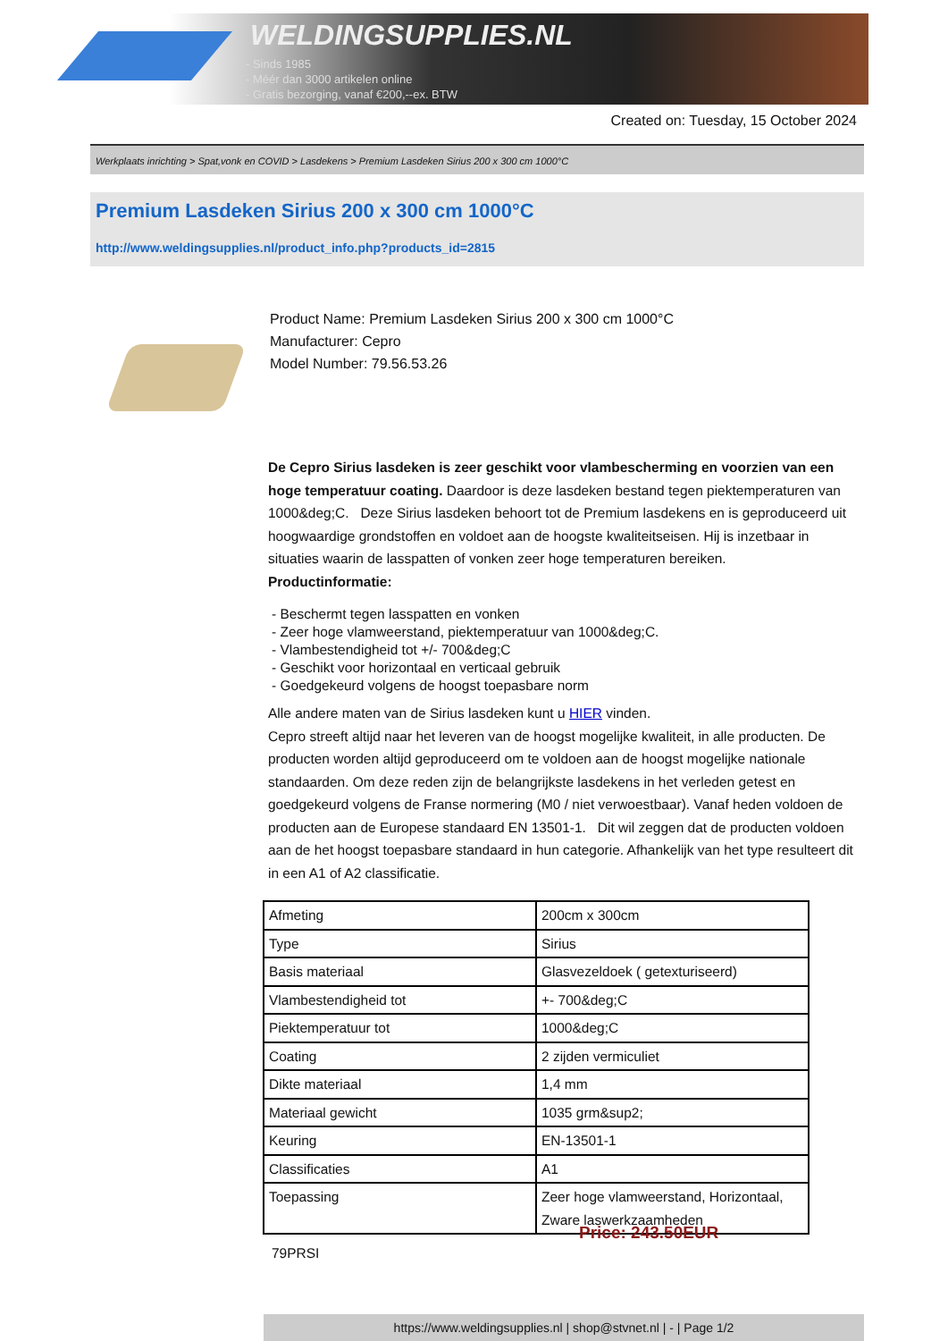WELDINGSUPPLIES.NL
- Sinds 1985
- Méér dan 3000 artikelen online
- Gratis bezorging, vanaf €200,--ex. BTW
Created on: Tuesday, 15 October 2024
Werkplaats inrichting > Spat,vonk en COVID > Lasdekens > Premium Lasdeken Sirius 200 x 300 cm 1000°C
Premium Lasdeken Sirius 200 x 300 cm 1000°C
http://www.weldingsupplies.nl/product_info.php?products_id=2815
Product Name: Premium Lasdeken Sirius 200 x 300 cm 1000°C
Manufacturer: Cepro
Model Number: 79.56.53.26
De Cepro Sirius lasdeken is zeer geschikt voor vlambescherming en voorzien van een hoge temperatuur coating. Daardoor is deze lasdeken bestand tegen piektemperaturen van 1000&deg;C. Deze Sirius lasdeken behoort tot de Premium lasdekens en is geproduceerd uit hoogwaardige grondstoffen en voldoet aan de hoogste kwaliteitseisen. Hij is inzetbaar in situaties waarin de lasspatten of vonken zeer hoge temperaturen bereiken.
Productinformatie:
- Beschermt tegen lasspatten en vonken
- Zeer hoge vlamweerstand, piektemperatuur van 1000&deg;C.
- Vlambestendigheid tot +/- 700&deg;C
- Geschikt voor horizontaal en verticaal gebruik
- Goedgekeurd volgens de hoogst toepasbare norm
Alle andere maten van de Sirius lasdeken kunt u HIER vinden.
Cepro streeft altijd naar het leveren van de hoogst mogelijke kwaliteit, in alle producten. De producten worden altijd geproduceerd om te voldoen aan de hoogst mogelijke nationale standaarden. Om deze reden zijn de belangrijkste lasdekens in het verleden getest en goedgekeurd volgens de Franse normering (M0 / niet verwoestbaar). Vanaf heden voldoen de producten aan de Europese standaard EN 13501-1. Dit wil zeggen dat de producten voldoen aan de het hoogst toepasbare standaard in hun categorie. Afhankelijk van het type resulteert dit in een A1 of A2 classificatie.
| Afmeting | 200cm x 300cm |
| Type | Sirius |
| Basis materiaal | Glasvezeldoek ( getexturiseerd) |
| Vlambestendigheid tot | +- 700&deg;C |
| Piektemperatuur tot | 1000&deg;C |
| Coating | 2 zijden vermiculiet |
| Dikte materiaal | 1,4 mm |
| Materiaal gewicht | 1035 grm&sup2; |
| Keuring | EN-13501-1 |
| Classificaties | A1 |
| Toepassing | Zeer hoge vlamweerstand, Horizontaal, Zware laswerkzaamheden |
79PRSI
Price: 243.50EUR
https://www.weldingsupplies.nl | shop@stvnet.nl | - | Page 1/2